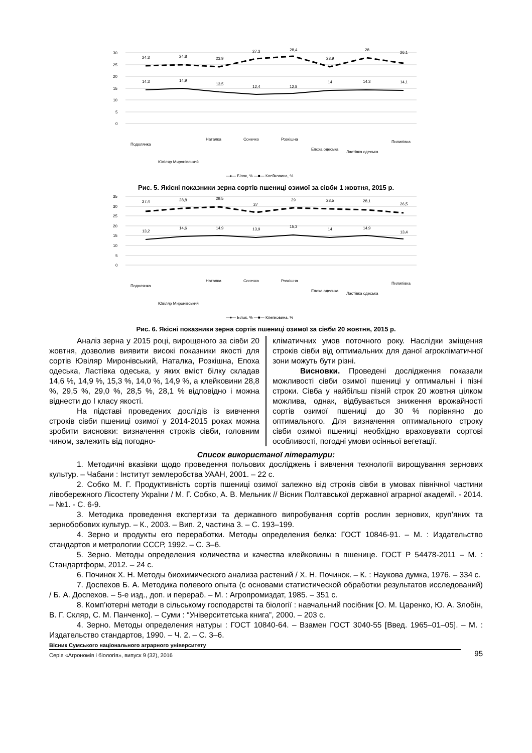30
25
20
15
10
5
0
24,3
24,8
23,9
27,3
28,4
23,9
28
26,1
14,3
14,9
13,5
12,4
12,8
14
14,3
14,1
Подолянка
Ювіляр Миронівський
Наталка
Сонечко
Розкішна
Епоха одеська
Ластівка одеська
Пилипівка
—♦— Білок, % —■— Клейковина, %
Рис. 5. Якісні показники зерна сортів пшениці озимої за сівби 1 жовтня, 2015 р.
35
30
25
20
15
10
5
0
27,4
28,8
29,5
27
29
28,5
28,1
26,5
13,2
14,6
14,9
13,9
15,3
14
14,9
13,4
Подолянка
Ювіляр Миронівський
Наталка
Сонечко
Розкішна
Епоха одеська
Ластівка одеська
Пилипівка
—♦— Білок, % —■— Клейковина, %
Рис. 6. Якісні показники зерна сортів пшениці озимої за сівби 20 жовтня, 2015 р.
Аналіз зерна у 2015 році, вирощеного за сівби 20 жовтня, дозволив виявити високі показники якості для сортів Ювіляр Миронівський, Наталка, Розкішна, Епоха одеська, Ластівка одеська, у яких вміст білку складав 14,6 %, 14,9 %, 15,3 %, 14,0 %, 14,9 %, а клейковини 28,8 %, 29,5 %, 29,0 %, 28,5 %, 28,1 % відповідно і можна віднести до I класу якості.
На підставі проведених дослідів із вивчення строків сівби пшениці озимої у 2014-2015 роках можна зробити висновки: визначення строків сівби, головним чином, залежить від погодно-
кліматичних умов поточного року. Наслідки зміщення строків сівби від оптимальних для даної агрокліматичної зони можуть бути різні.
Висновки. Проведені дослідження показали можливості сівби озимої пшениці у оптимальні і пізні строки. Сівба у найбільш пізній строк 20 жовтня цілком можлива, однак, відбувається зниження врожайності сортів озимої пшениці до 30 % порівняно до оптимального. Для визначення оптимального строку сівби озимої пшениці необхідно враховувати сортові особливості, погодні умови осінньої вегетації.
Список використаної літератури:
1. Методичні вказівки щодо проведення польових досліджень і вивчення технології вирощування зернових культур. – Чабани : Інститут землеробства УААН, 2001. – 22 с.
2. Собко М. Г. Продуктивність сортів пшениці озимої залежно від строків сівби в умовах північної частини лівобережного Лісостепу України / М. Г. Собко, А. В. Мельник // Вісник Полтавської державної аграрної академії. - 2014. – №1. - С. 6-9.
3. Методика проведення експертизи та державного випробування сортів рослин зернових, круп’яних та зернобобових культур. – К., 2003. – Вип. 2, частина 3. – С. 193–199.
4. Зерно и продукты его переработки. Методы определения белка: ГОСТ 10846-91. – М. : Издательство стандартов и метрологии СССР, 1992. – С. 3–6.
5. Зерно. Методы определения количества и качества клейковины в пшенице. ГОСТ Р 54478-2011 – М. : Стандартформ, 2012. – 24 с.
6. Починок Х. Н. Методы биохимического анализа растений / Х. Н. Починок. – К. : Наукова думка, 1976. – 334 с.
7. Доспехов Б. А. Методика полевого опыта (с основами статистической обработки результатов исследований) / Б. А. Доспехов. – 5-е изд., доп. и перераб. – М. : Агропромиздат, 1985. – 351 с.
8. Комп’ютерні методи в сільському господарстві та біології : навчальний посібник [О. М. Царенко, Ю. А. Злобін, В. Г. Скляр, С. М. Панченко]. – Суми : “Університетська книга”, 2000. – 203 с.
4. Зерно. Методы определения натуры : ГОСТ 10840-64. – Взамен ГОСТ 3040-55 [Введ. 1965–01–05]. – М. : Издательство стандартов, 1990. – Ч. 2. – С. 3–6.
Вісник Сумського національного аграрного університету
Серія «Агрономія і біологія», випуск 9 (32), 2016
95